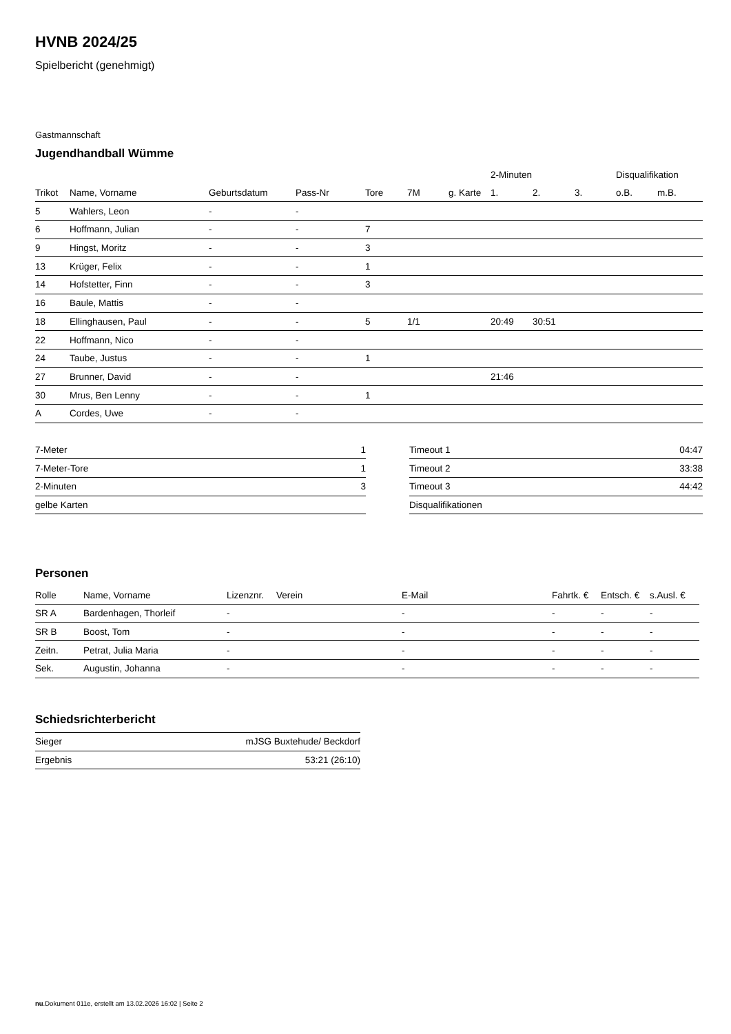HVNB 2024/25
Spielbericht (genehmigt)
Gastmannschaft
Jugendhandball Wümme
| | | | | | | | 2-Minuten | | | Disqualifikation | |
| --- | --- | --- | --- | --- | --- | --- | --- | --- | --- | --- | --- |
| Trikot | Name, Vorname | Geburtsdatum | Pass-Nr | Tore | 7M | g. Karte | 1. | 2. | 3. | o.B. | m.B. |
| 5 | Wahlers, Leon | - | - | | | | | | | | |
| 6 | Hoffmann, Julian | - | - | 7 | | | | | | | |
| 9 | Hingst, Moritz | - | - | 3 | | | | | | | |
| 13 | Krüger, Felix | - | - | 1 | | | | | | | |
| 14 | Hofstetter, Finn | - | - | 3 | | | | | | | |
| 16 | Baule, Mattis | - | - | | | | | | | | |
| 18 | Ellinghausen, Paul | - | - | 5 | 1/1 | | 20:49 | 30:51 | | | |
| 22 | Hoffmann, Nico | - | - | | | | | | | | |
| 24 | Taube, Justus | - | - | 1 | | | | | | | |
| 27 | Brunner, David | - | - | | | | 21:46 | | | | |
| 30 | Mrus, Ben Lenny | - | - | 1 | | | | | | | |
| A | Cordes, Uwe | - | - | | | | | | | | |
| 7-Meter | 1 |
| 7-Meter-Tore | 1 |
| 2-Minuten | 3 |
| gelbe Karten | |
| Timeout 1 | 04:47 |
| Timeout 2 | 33:38 |
| Timeout 3 | 44:42 |
| Disqualifikationen | |
Personen
| Rolle | Name, Vorname | Lizenznr. | Verein | E-Mail | Fahrtk. € | Entsch. € | s.Ausl. € |
| --- | --- | --- | --- | --- | --- | --- | --- |
| SR A | Bardenhagen, Thorleif | - | | - | - | - | - |
| SR B | Boost, Tom | - | | - | - | - | - |
| Zeitn. | Petrat, Julia Maria | - | | - | - | - | - |
| Sek. | Augustin, Johanna | - | | - | - | - | - |
Schiedsrichterbericht
| Sieger | mJSG Buxtehude/ Beckdorf |
| Ergebnis | 53:21 (26:10) |
nu.Dokument 011e, erstellt am 13.02.2026 16:02 | Seite 2